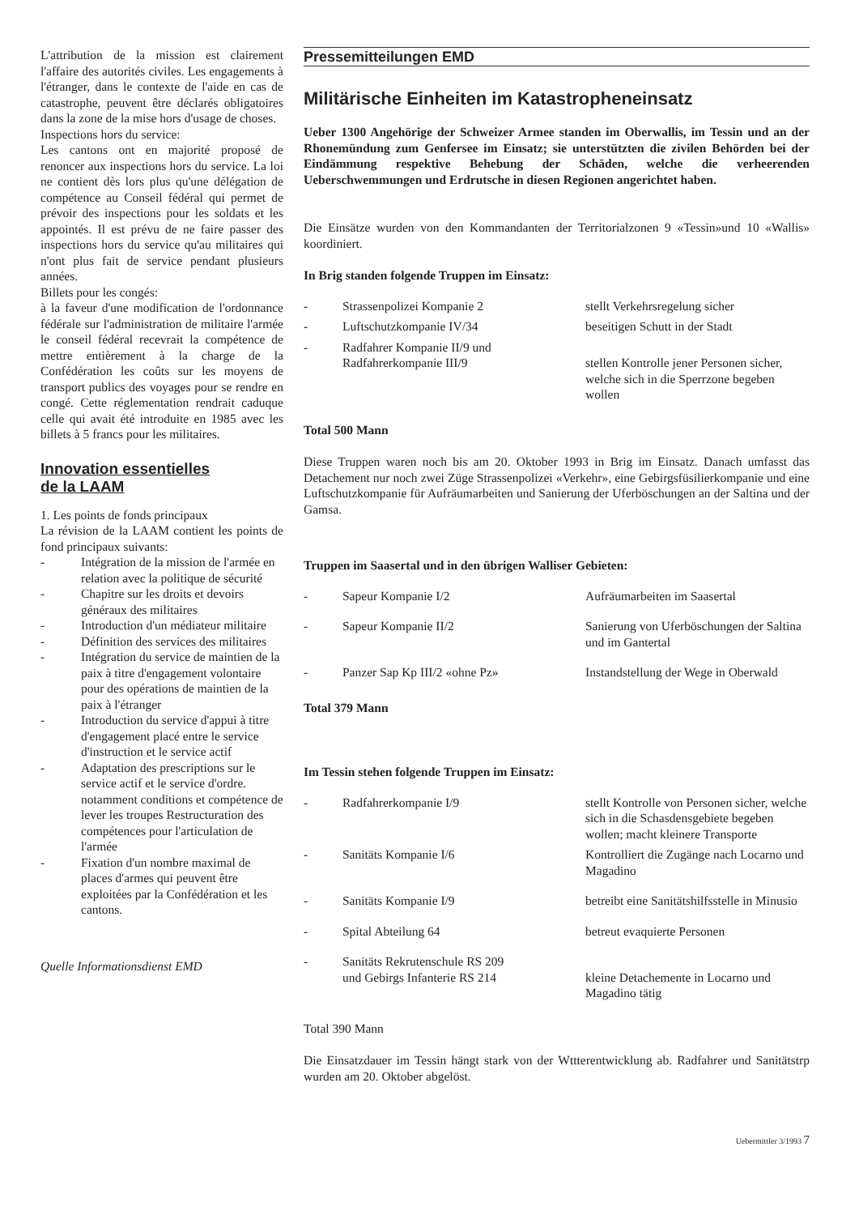L'attribution de la mission est clairement l'affaire des autorités civiles. Les engagements à l'étranger, dans le contexte de l'aide en cas de catastrophe, peuvent être déclarés obligatoires dans la zone de la mise hors d'usage de choses.
Inspections hors du service:
Les cantons ont en majorité proposé de renoncer aux inspections hors du service. La loi ne contient dès lors plus qu'une délégation de compétence au Conseil fédéral qui permet de prévoir des inspections pour les soldats et les appointés. Il est prévu de ne faire passer des inspections hors du service qu'au militaires qui n'ont plus fait de service pendant plusieurs années.
Billets pour les congés:
à la faveur d'une modification de l'ordonnance fédérale sur l'administration de militaire l'armée le conseil fédéral recevrait la compétence de mettre entièrement à la charge de la Confédération les coûts sur les moyens de transport publics des voyages pour se rendre en congé. Cette réglementation rendrait caduque celle qui avait été introduite en 1985 avec les billets à 5 francs pour les militaires.
Innovation essentielles
de la LAAM
1. Les points de fonds principaux
La révision de la LAAM contient les points de fond principaux suivants:
- Intégration de la mission de l'armée en relation avec la politique de sécurité
- Chapitre sur les droits et devoirs généraux des militaires
- Introduction d'un médiateur militaire
- Définition des services des militaires
- Intégration du service de maintien de la paix à titre d'engagement volontaire pour des opérations de maintien de la paix à l'étranger
- Introduction du service d'appui à titre d'engagement placé entre le service d'instruction et le service actif
- Adaptation des prescriptions sur le service actif et le service d'ordre. notamment conditions et compétence de lever les troupes Restructuration des compétences pour l'articulation de l'armée
- Fixation d'un nombre maximal de places d'armes qui peuvent être exploitées par la Confédération et les cantons.
Quelle Informationsdienst EMD
Pressemitteilungen EMD
Militärische Einheiten im Katastropheneinsatz
Ueber 1300 Angehörige der Schweizer Armee standen im Oberwallis, im Tessin und an der Rhonemündung zum Genfersee im Einsatz; sie unterstützten die zivilen Behörden bei der Eindämmung respektive Behebung der Schäden, welche die verheerenden Ueberschwemmungen und Erdrutsche in diesen Regionen angerichtet haben.
Die Einsätze wurden von den Kommandanten der Territorialzonen 9 «Tessin»und 10 «Wallis» koordiniert.
In Brig standen folgende Truppen im Einsatz:
| - | Strassenpolizei Kompanie 2 | stellt Verkehrsregelung sicher |
| - | Luftschutzkompanie IV/34 | beseitigen Schutt in der Stadt |
| - | Radfahrer Kompanie II/9 und Radfahrerkompanie III/9 | stellen Kontrolle jener Personen sicher, welche sich in die Sperrzone begeben wollen |
Total 500 Mann
Diese Truppen waren noch bis am 20. Oktober 1993 in Brig im Einsatz. Danach umfasst das Detachement nur noch zwei Züge Strassenpolizei «Verkehr», eine Gebirgsfüsilierkompanie und eine Luftschutzkompanie für Aufräumarbeiten und Sanierung der Uferböschungen an der Saltina und der Gamsa.
Truppen im Saasertal und in den übrigen Walliser Gebieten:
| - | Sapeur Kompanie I/2 | Aufräumarbeiten im Saasertal |
| - | Sapeur Kompanie II/2 | Sanierung von Uferböschungen der Saltina und im Gantertal |
| - | Panzer Sap Kp III/2 «ohne Pz» | Instandstellung der Wege in Oberwald |
Total 379 Mann
Im Tessin stehen folgende Truppen im Einsatz:
| - | Radfahrerkompanie I/9 | stellt Kontrolle von Personen sicher, welche sich in die Schasdensgebiete begeben wollen; macht kleinere Transporte |
| - | Sanitäts Kompanie I/6 | Kontrolliert die Zugänge nach Locarno und Magadino |
| - | Sanitäts Kompanie I/9 | betreibt eine Sanitätshilfsstelle in Minusio |
| - | Spital Abteilung 64 | betreut evaquierte Personen |
| - | Sanitäts Rekrutenschule RS 209 und Gebirgs Infanterie RS 214 | kleine Detachemente in Locarno und Magadino tätig |
Total 390 Mann
Die Einsatzdauer im Tessin hängt stark von der Wttterentwicklung ab. Radfahrer und Sanitätstrp wurden am 20. Oktober abgelöst.
Uebermittler 3/1993 7